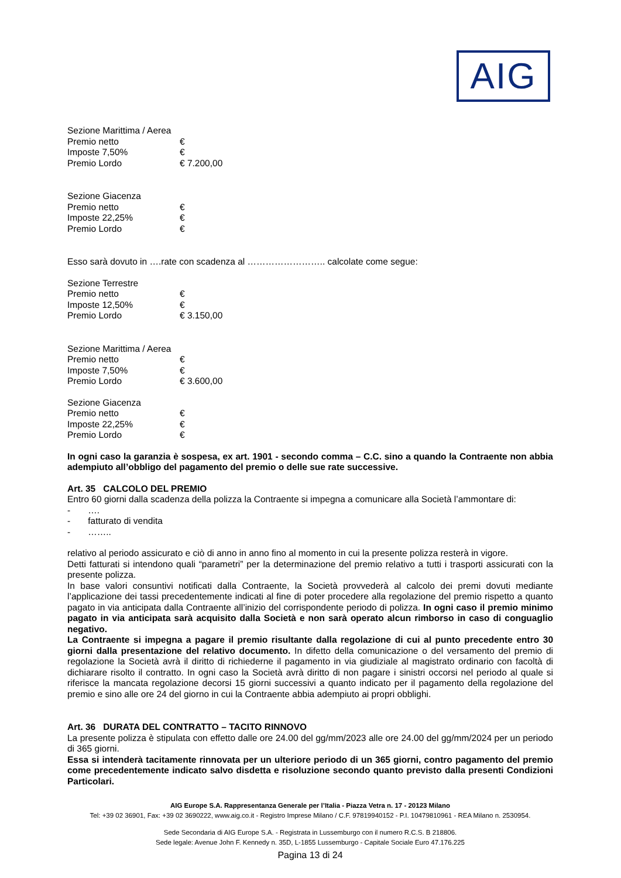AIG
Sezione Marittima / Aerea
Premio netto €
Imposte 7,50% €
Premio Lordo € 7.200,00
Sezione Giacenza
Premio netto €
Imposte 22,25% €
Premio Lordo €
Esso sarà dovuto in ….rate con scadenza al …………………….. calcolate come segue:
Sezione Terrestre
Premio netto €
Imposte 12,50% €
Premio Lordo € 3.150,00
Sezione Marittima / Aerea
Premio netto €
Imposte 7,50% €
Premio Lordo € 3.600,00
Sezione Giacenza
Premio netto €
Imposte 22,25% €
Premio Lordo €
In ogni caso la garanzia è sospesa, ex art. 1901 - secondo comma – C.C. sino a quando la Contraente non abbia adempiuto all’obbligo del pagamento del premio o delle sue rate successive.
Art. 35 CALCOLO DEL PREMIO
Entro 60 giorni dalla scadenza della polizza la Contraente si impegna a comunicare alla Società l’ammontare di:
- ….
- fatturato di vendita
- ……..
relativo al periodo assicurato e ciò di anno in anno fino al momento in cui la presente polizza resterà in vigore.
Detti fatturati si intendono quali “parametri” per la determinazione del premio relativo a tutti i trasporti assicurati con la presente polizza.
In base valori consuntivi notificati dalla Contraente, la Società provvederà al calcolo dei premi dovuti mediante l’applicazione dei tassi precedentemente indicati al fine di poter procedere alla regolazione del premio rispetto a quanto pagato in via anticipata dalla Contraente all’inizio del corrispondente periodo di polizza. In ogni caso il premio minimo pagato in via anticipata sarà acquisito dalla Società e non sarà operato alcun rimborso in caso di conguaglio negativo.
La Contraente si impegna a pagare il premio risultante dalla regolazione di cui al punto precedente entro 30 giorni dalla presentazione del relativo documento. In difetto della comunicazione o del versamento del premio di regolazione la Società avrà il diritto di richiederne il pagamento in via giudiziale al magistrato ordinario con facoltà di dichiarare risolto il contratto. In ogni caso la Società avrà diritto di non pagare i sinistri occorsi nel periodo al quale si riferisce la mancata regolazione decorsi 15 giorni successivi a quanto indicato per il pagamento della regolazione del premio e sino alle ore 24 del giorno in cui la Contraente abbia adempiuto ai propri obblighi.
Art. 36 DURATA DEL CONTRATTO – TACITO RINNOVO
La presente polizza è stipulata con effetto dalle ore 24.00 del gg/mm/2023 alle ore 24.00 del gg/mm/2024 per un periodo di 365 giorni.
Essa si intenderà tacitamente rinnovata per un ulteriore periodo di un 365 giorni, contro pagamento del premio come precedentemente indicato salvo disdetta e risoluzione secondo quanto previsto dalla presenti Condizioni Particolari.
AIG Europe S.A. Rappresentanza Generale per l’Italia - Piazza Vetra n. 17 - 20123 Milano
Tel: +39 02 36901, Fax: +39 02 3690222, www.aig.co.it - Registro Imprese Milano / C.F. 97819940152 - P.I. 10479810961 - REA Milano n. 2530954.
Sede Secondaria di AIG Europe S.A. - Registrata in Lussemburgo con il numero R.C.S. B 218806.
Sede legale: Avenue John F. Kennedy n. 35D, L-1855 Lussemburgo - Capitale Sociale Euro 47.176.225
Pagina 13 di 24